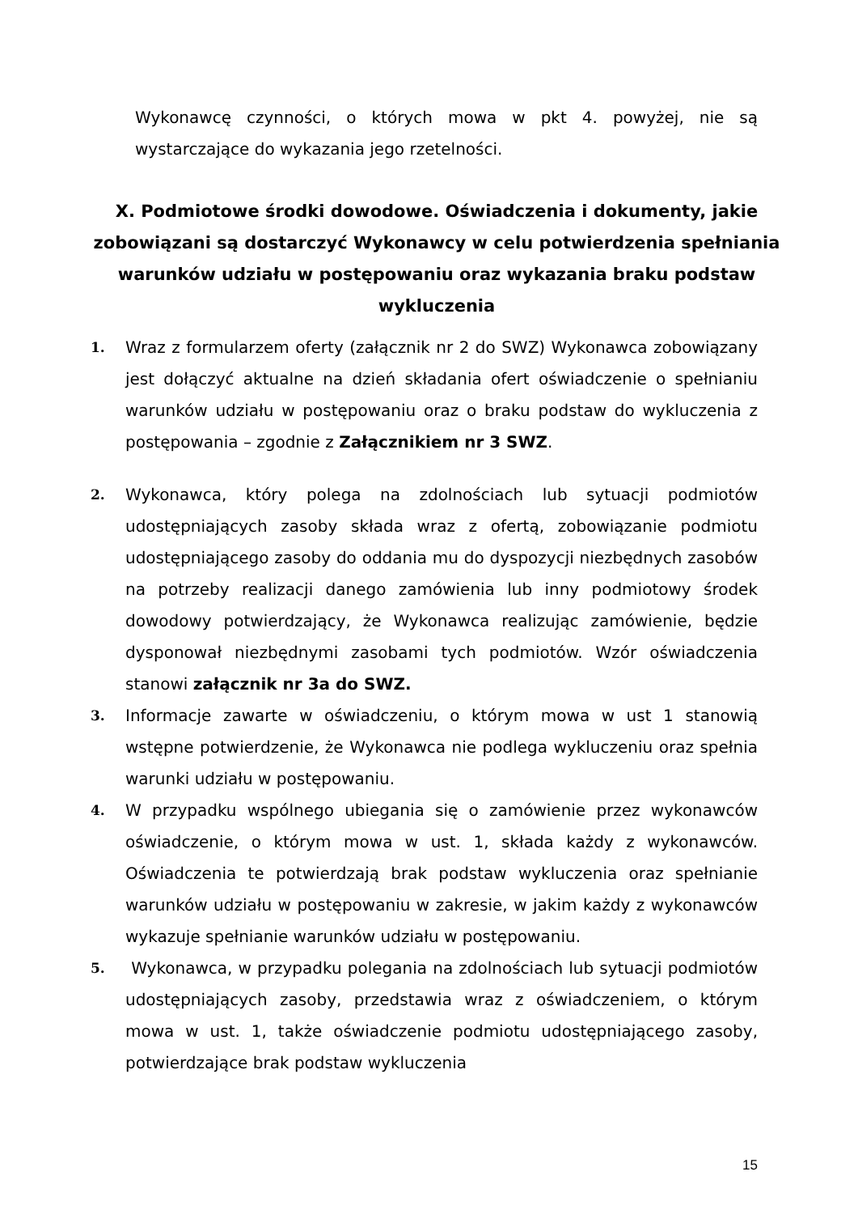Wykonawcę czynności, o których mowa w pkt 4. powyżej, nie są wystarczające do wykazania jego rzetelności.
X. Podmiotowe środki dowodowe. Oświadczenia i dokumenty, jakie zobowiązani są dostarczyć Wykonawcy w celu potwierdzenia spełniania warunków udziału w postępowaniu oraz wykazania braku podstaw wykluczenia
1.
Wraz z formularzem oferty (załącznik nr 2 do SWZ) Wykonawca zobowiązany jest dołączyć aktualne na dzień składania ofert oświadczenie o spełnianiu warunków udziału w postępowaniu oraz o braku podstaw do wykluczenia z postępowania – zgodnie z Załącznikiem nr 3 SWZ.
2.
Wykonawca, który polega na zdolnościach lub sytuacji podmiotów udostępniających zasoby składa wraz z ofertą, zobowiązanie podmiotu udostępniającego zasoby do oddania mu do dyspozycji niezbędnych zasobów na potrzeby realizacji danego zamówienia lub inny podmiotowy środek dowodowy potwierdzający, że Wykonawca realizując zamówienie, będzie dysponował niezbędnymi zasobami tych podmiotów. Wzór oświadczenia stanowi załącznik nr 3a do SWZ.
3.
Informacje zawarte w oświadczeniu, o którym mowa w ust 1 stanowią wstępne potwierdzenie, że Wykonawca nie podlega wykluczeniu oraz spełnia warunki udziału w postępowaniu.
4.
W przypadku wspólnego ubiegania się o zamówienie przez wykonawców oświadczenie, o którym mowa w ust. 1, składa każdy z wykonawców. Oświadczenia te potwierdzają brak podstaw wykluczenia oraz spełnianie warunków udziału w postępowaniu w zakresie, w jakim każdy z wykonawców wykazuje spełnianie warunków udziału w postępowaniu.
5.
Wykonawca, w przypadku polegania na zdolnościach lub sytuacji podmiotów udostępniających zasoby, przedstawia wraz z oświadczeniem, o którym mowa w ust. 1, także oświadczenie podmiotu udostępniającego zasoby, potwierdzające brak podstaw wykluczenia
15